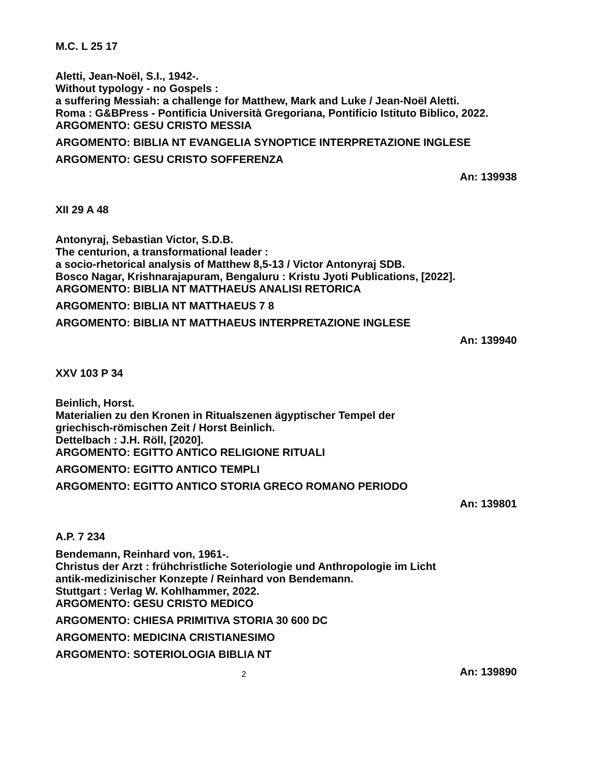M.C. L 25 17
Aletti, Jean-Noël, S.I., 1942-.
Without typology - no Gospels :
a suffering Messiah: a challenge for Matthew, Mark and Luke / Jean-Noël Aletti.
Roma : G&BPress - Pontificia Università Gregoriana, Pontificio Istituto Biblico, 2022.
ARGOMENTO: GESU CRISTO MESSIA
ARGOMENTO: BIBLIA NT EVANGELIA SYNOPTICE INTERPRETAZIONE INGLESE
ARGOMENTO: GESU CRISTO SOFFERENZA
An: 139938
XII 29 A 48
Antonyraj, Sebastian Victor, S.D.B.
The centurion, a transformational leader :
a socio-rhetorical analysis of Matthew 8,5-13 / Victor Antonyraj SDB.
Bosco Nagar, Krishnarajapuram, Bengaluru : Kristu Jyoti Publications, [2022].
ARGOMENTO: BIBLIA NT MATTHAEUS ANALISI RETORICA
ARGOMENTO: BIBLIA NT MATTHAEUS 7 8
ARGOMENTO: BIBLIA NT MATTHAEUS INTERPRETAZIONE INGLESE
An: 139940
XXV 103 P 34
Beinlich, Horst.
Materialien zu den Kronen in Ritualszenen ägyptischer Tempel der
griechisch-römischen Zeit / Horst Beinlich.
Dettelbach : J.H. Röll, [2020].
ARGOMENTO: EGITTO ANTICO RELIGIONE RITUALI
ARGOMENTO: EGITTO ANTICO TEMPLI
ARGOMENTO: EGITTO ANTICO STORIA GRECO ROMANO PERIODO
An: 139801
A.P. 7 234
Bendemann, Reinhard von, 1961-.
Christus der Arzt : frühchristliche Soteriologie und Anthropologie im Licht
antik-medizinischer Konzepte / Reinhard von Bendemann.
Stuttgart : Verlag W. Kohlhammer, 2022.
ARGOMENTO: GESU CRISTO MEDICO
ARGOMENTO: CHIESA PRIMITIVA STORIA 30 600 DC
ARGOMENTO: MEDICINA CRISTIANESIMO
ARGOMENTO: SOTERIOLOGIA BIBLIA NT
An: 139890
2